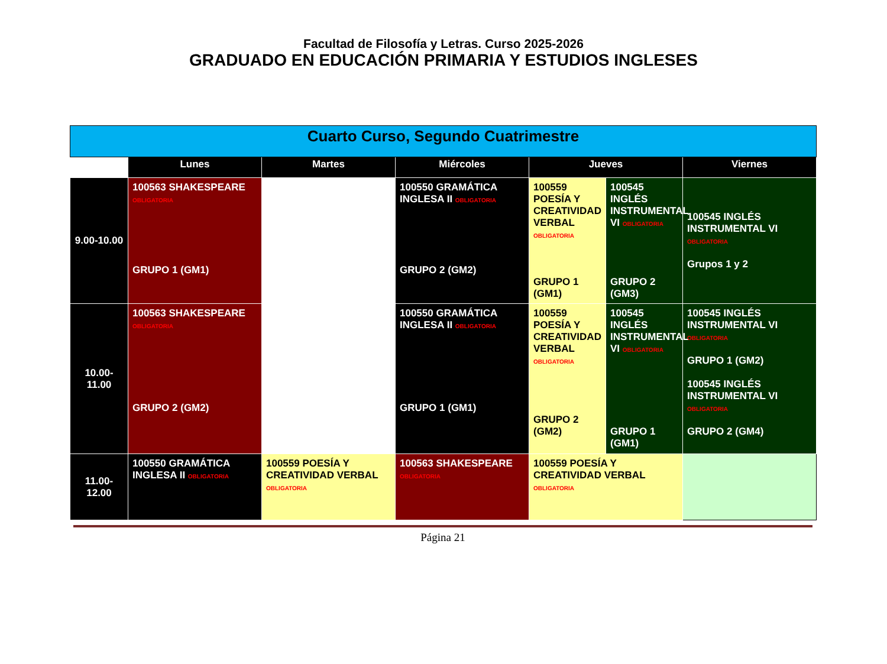Facultad de Filosofía y Letras. Curso 2025-2026
GRADUADO EN EDUCACIÓN PRIMARIA Y ESTUDIOS INGLESES
| Cuarto Curso, Segundo Cuatrimestre | | | | | | |
| --- | --- | --- | --- | --- | --- | --- |
| | Lunes | Martes | Miércoles | Jueves | | Viernes |
| 9.00-10.00 | 100563 SHAKESPEARE OBLIGATORIA GRUPO 1 (GM1) | | 100550 GRAMÁTICA INGLESA II OBLIGATORIA GRUPO 2 (GM2) | 100559 POESÍA Y CREATIVIDAD VERBAL OBLIGATORIA GRUPO 1 (GM1) | 100545 INGLÉS INSTRUMENTAL VI OBLIGATORIA GRUPO 2 (GM3) | 100545 INGLÉS INSTRUMENTAL VI OBLIGATORIA Grupos 1 y 2 |
| 10.00-11.00 | 100563 SHAKESPEARE OBLIGATORIA GRUPO 2 (GM2) | | 100550 GRAMÁTICA INGLESA II OBLIGATORIA GRUPO 1 (GM1) | 100559 POESÍA Y CREATIVIDAD VERBAL OBLIGATORIA GRUPO 2 (GM2) | 100545 INGLÉS INSTRUMENTAL VI OBLIGATORIA GRUPO 1 (GM1) | 100545 INGLÉS INSTRUMENTAL VI OBLIGATORIA GRUPO 1 (GM2) 100545 INGLÉS INSTRUMENTAL VI OBLIGATORIA GRUPO 2 (GM4) |
| 11.00-12.00 | 100550 GRAMÁTICA INGLESA II OBLIGATORIA | 100559 POESÍA Y CREATIVIDAD VERBAL OBLIGATORIA | 100563 SHAKESPEARE OBLIGATORIA | 100559 POESÍA Y CREATIVIDAD VERBAL OBLIGATORIA | | |
Página 21